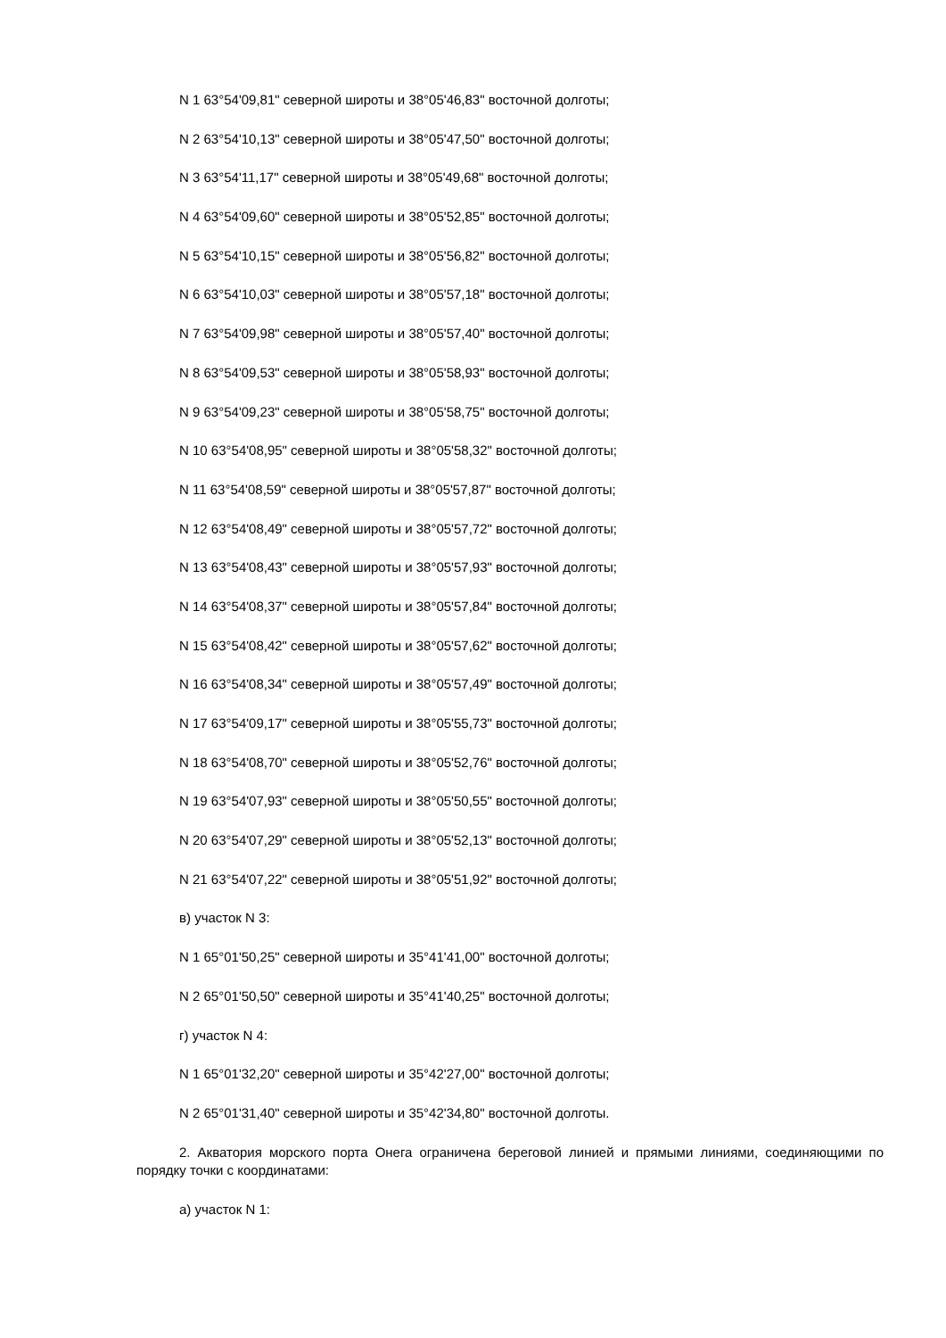N 1 63°54'09,81" северной широты и 38°05'46,83" восточной долготы;
N 2 63°54'10,13" северной широты и 38°05'47,50" восточной долготы;
N 3 63°54'11,17" северной широты и 38°05'49,68" восточной долготы;
N 4 63°54'09,60" северной широты и 38°05'52,85" восточной долготы;
N 5 63°54'10,15" северной широты и 38°05'56,82" восточной долготы;
N 6 63°54'10,03" северной широты и 38°05'57,18" восточной долготы;
N 7 63°54'09,98" северной широты и 38°05'57,40" восточной долготы;
N 8 63°54'09,53" северной широты и 38°05'58,93" восточной долготы;
N 9 63°54'09,23" северной широты и 38°05'58,75" восточной долготы;
N 10 63°54'08,95" северной широты и 38°05'58,32" восточной долготы;
N 11 63°54'08,59" северной широты и 38°05'57,87" восточной долготы;
N 12 63°54'08,49" северной широты и 38°05'57,72" восточной долготы;
N 13 63°54'08,43" северной широты и 38°05'57,93" восточной долготы;
N 14 63°54'08,37" северной широты и 38°05'57,84" восточной долготы;
N 15 63°54'08,42" северной широты и 38°05'57,62" восточной долготы;
N 16 63°54'08,34" северной широты и 38°05'57,49" восточной долготы;
N 17 63°54'09,17" северной широты и 38°05'55,73" восточной долготы;
N 18 63°54'08,70" северной широты и 38°05'52,76" восточной долготы;
N 19 63°54'07,93" северной широты и 38°05'50,55" восточной долготы;
N 20 63°54'07,29" северной широты и 38°05'52,13" восточной долготы;
N 21 63°54'07,22" северной широты и 38°05'51,92" восточной долготы;
в) участок N 3:
N 1 65°01'50,25" северной широты и 35°41'41,00" восточной долготы;
N 2 65°01'50,50" северной широты и 35°41'40,25" восточной долготы;
г) участок N 4:
N 1 65°01'32,20" северной широты и 35°42'27,00" восточной долготы;
N 2 65°01'31,40" северной широты и 35°42'34,80" восточной долготы.
2. Акватория морского порта Онега ограничена береговой линией и прямыми линиями, соединяющими по порядку точки с координатами:
а) участок N 1: